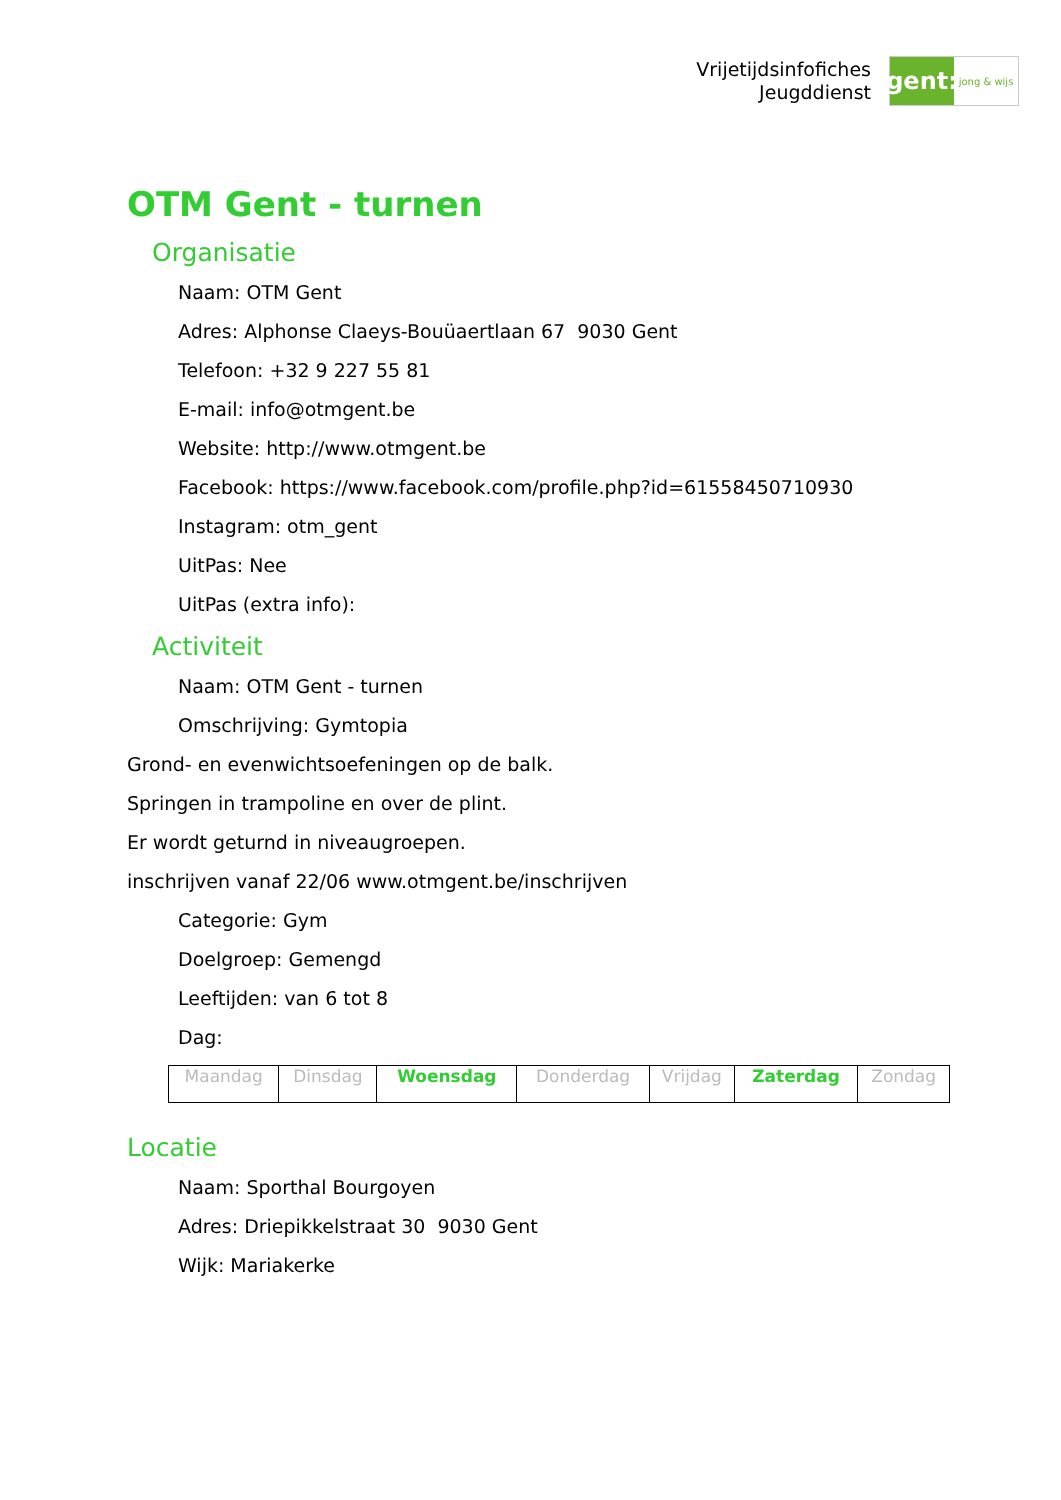Vrijetijdsinfofiches
Jeugddienst
gent:
jong & wijs
OTM Gent - turnen
Organisatie
Naam: OTM Gent
Adres: Alphonse Claeys-Bouüaertlaan 67 9030 Gent
Telefoon: +32 9 227 55 81
E-mail: info@otmgent.be
Website: http://www.otmgent.be
Facebook: https://www.facebook.com/profile.php?id=61558450710930
Instagram: otm_gent
UitPas: Nee
UitPas (extra info):
Activiteit
Naam: OTM Gent - turnen
Omschrijving: Gymtopia
Grond- en evenwichtsoefeningen op de balk.
Springen in trampoline en over de plint.
Er wordt geturnd in niveaugroepen.
inschrijven vanaf 22/06 www.otmgent.be/inschrijven
Categorie: Gym
Doelgroep: Gemengd
Leeftijden: van 6 tot 8
Dag:
| Maandag | Dinsdag | Woensdag | Donderdag | Vrijdag | Zaterdag | Zondag |
Locatie
Naam: Sporthal Bourgoyen
Adres: Driepikkelstraat 30 9030 Gent
Wijk: Mariakerke